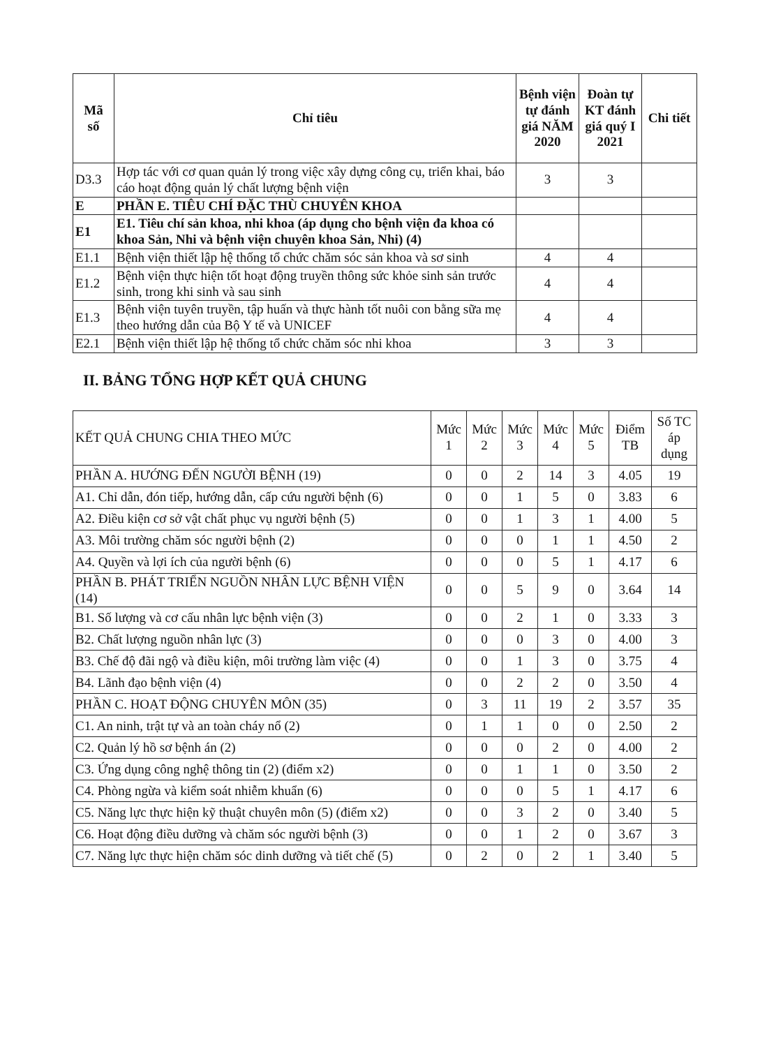| Mã số | Chỉ tiêu | Bệnh viện tự đánh giá NĂM 2020 | Đoàn tự KT đánh giá quý I 2021 | Chi tiết |
| --- | --- | --- | --- | --- |
| D3.3 | Hợp tác với cơ quan quản lý trong việc xây dựng công cụ, triển khai, báo cáo hoạt động quản lý chất lượng bệnh viện | 3 | 3 | |
| E | PHẦN E. TIÊU CHÍ ĐẶC THÙ CHUYÊN KHOA | | | |
| E1 | E1. Tiêu chí sản khoa, nhi khoa (áp dụng cho bệnh viện đa khoa có khoa Sản, Nhi và bệnh viện chuyên khoa Sản, Nhi) (4) | | | |
| E1.1 | Bệnh viện thiết lập hệ thống tổ chức chăm sóc sản khoa và sơ sinh | 4 | 4 | |
| E1.2 | Bệnh viện thực hiện tốt hoạt động truyền thông sức khỏe sinh sản trước sinh, trong khi sinh và sau sinh | 4 | 4 | |
| E1.3 | Bệnh viện tuyên truyền, tập huấn và thực hành tốt nuôi con bằng sữa mẹ theo hướng dẫn của Bộ Y tế và UNICEF | 4 | 4 | |
| E2.1 | Bệnh viện thiết lập hệ thống tổ chức chăm sóc nhi khoa | 3 | 3 | |
II. BẢNG TỔNG HỢP KẾT QUẢ CHUNG
| KẾT QUẢ CHUNG CHIA THEO MỨC | Mức 1 | Mức 2 | Mức 3 | Mức 4 | Mức 5 | Điểm TB | Số TC áp dụng |
| --- | --- | --- | --- | --- | --- | --- | --- |
| PHẦN A. HƯỚNG ĐẾN NGƯỜI BỆNH (19) | 0 | 0 | 2 | 14 | 3 | 4.05 | 19 |
| A1. Chỉ dẫn, đón tiếp, hướng dẫn, cấp cứu người bệnh (6) | 0 | 0 | 1 | 5 | 0 | 3.83 | 6 |
| A2. Điều kiện cơ sở vật chất phục vụ người bệnh (5) | 0 | 0 | 1 | 3 | 1 | 4.00 | 5 |
| A3. Môi trường chăm sóc người bệnh (2) | 0 | 0 | 0 | 1 | 1 | 4.50 | 2 |
| A4. Quyền và lợi ích của người bệnh (6) | 0 | 0 | 0 | 5 | 1 | 4.17 | 6 |
| PHẦN B. PHÁT TRIỂN NGUỒN NHÂN LỰC BỆNH VIỆN (14) | 0 | 0 | 5 | 9 | 0 | 3.64 | 14 |
| B1. Số lượng và cơ cấu nhân lực bệnh viện (3) | 0 | 0 | 2 | 1 | 0 | 3.33 | 3 |
| B2. Chất lượng nguồn nhân lực (3) | 0 | 0 | 0 | 3 | 0 | 4.00 | 3 |
| B3. Chế độ đãi ngộ và điều kiện, môi trường làm việc (4) | 0 | 0 | 1 | 3 | 0 | 3.75 | 4 |
| B4. Lãnh đạo bệnh viện (4) | 0 | 0 | 2 | 2 | 0 | 3.50 | 4 |
| PHẦN C. HOẠT ĐỘNG CHUYÊN MÔN (35) | 0 | 3 | 11 | 19 | 2 | 3.57 | 35 |
| C1. An ninh, trật tự và an toàn cháy nổ (2) | 0 | 1 | 1 | 0 | 0 | 2.50 | 2 |
| C2. Quản lý hồ sơ bệnh án (2) | 0 | 0 | 0 | 2 | 0 | 4.00 | 2 |
| C3. Ứng dụng công nghệ thông tin (2) (điểm x2) | 0 | 0 | 1 | 1 | 0 | 3.50 | 2 |
| C4. Phòng ngừa và kiểm soát nhiễm khuẩn (6) | 0 | 0 | 0 | 5 | 1 | 4.17 | 6 |
| C5. Năng lực thực hiện kỹ thuật chuyên môn (5) (điểm x2) | 0 | 0 | 3 | 2 | 0 | 3.40 | 5 |
| C6. Hoạt động điều dưỡng và chăm sóc người bệnh (3) | 0 | 0 | 1 | 2 | 0 | 3.67 | 3 |
| C7. Năng lực thực hiện chăm sóc dinh dưỡng và tiết chế (5) | 0 | 2 | 0 | 2 | 1 | 3.40 | 5 |